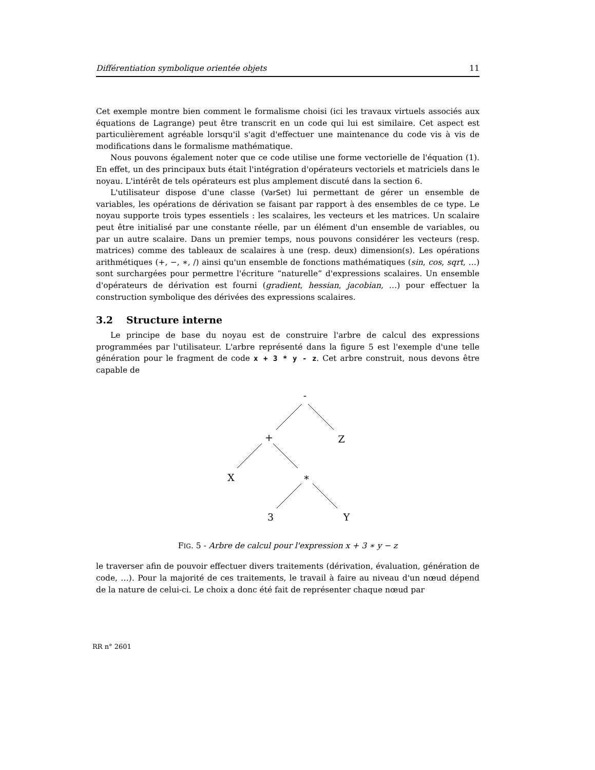Différentiation symbolique orientée objets 11
Cet exemple montre bien comment le formalisme choisi (ici les travaux virtuels associés aux équations de Lagrange) peut être transcrit en un code qui lui est similaire. Cet aspect est particulièrement agréable lorsqu'il s'agit d'effectuer une maintenance du code vis à vis de modifications dans le formalisme mathématique.
Nous pouvons également noter que ce code utilise une forme vectorielle de l'équation (1). En effet, un des principaux buts était l'intégration d'opérateurs vectoriels et matriciels dans le noyau. L'intérêt de tels opérateurs est plus amplement discuté dans la section 6.
L'utilisateur dispose d'une classe (VarSet) lui permettant de gérer un ensemble de variables, les opérations de dérivation se faisant par rapport à des ensembles de ce type. Le noyau supporte trois types essentiels : les scalaires, les vecteurs et les matrices. Un scalaire peut être initialisé par une constante réelle, par un élément d'un ensemble de variables, ou par un autre scalaire. Dans un premier temps, nous pouvons considérer les vecteurs (resp. matrices) comme des tableaux de scalaires à une (resp. deux) dimension(s). Les opérations arithmétiques (+, −, ∗, /) ainsi qu'un ensemble de fonctions mathématiques (sin, cos, sqrt, …) sont surchargées pour permettre l'écriture “naturelle” d'expressions scalaires. Un ensemble d'opérateurs de dérivation est fourni (gradient, hessian, jacobian, …) pour effectuer la construction symbolique des dérivées des expressions scalaires.
3.2 Structure interne
Le principe de base du noyau est de construire l'arbre de calcul des expressions programmées par l'utilisateur. L'arbre représenté dans la figure 5 est l'exemple d'une telle génération pour le fragment de code x + 3 * y - z. Cet arbre construit, nous devons être capable de
-
+
Z
X
*
3
Y
FIG. 5 - Arbre de calcul pour l'expression x + 3 ∗ y − z
le traverser afin de pouvoir effectuer divers traitements (dérivation, évaluation, génération de code, …). Pour la majorité de ces traitements, le travail à faire au niveau d'un nœud dépend de la nature de celui-ci. Le choix a donc été fait de représenter chaque nœud par
RR n° 2601